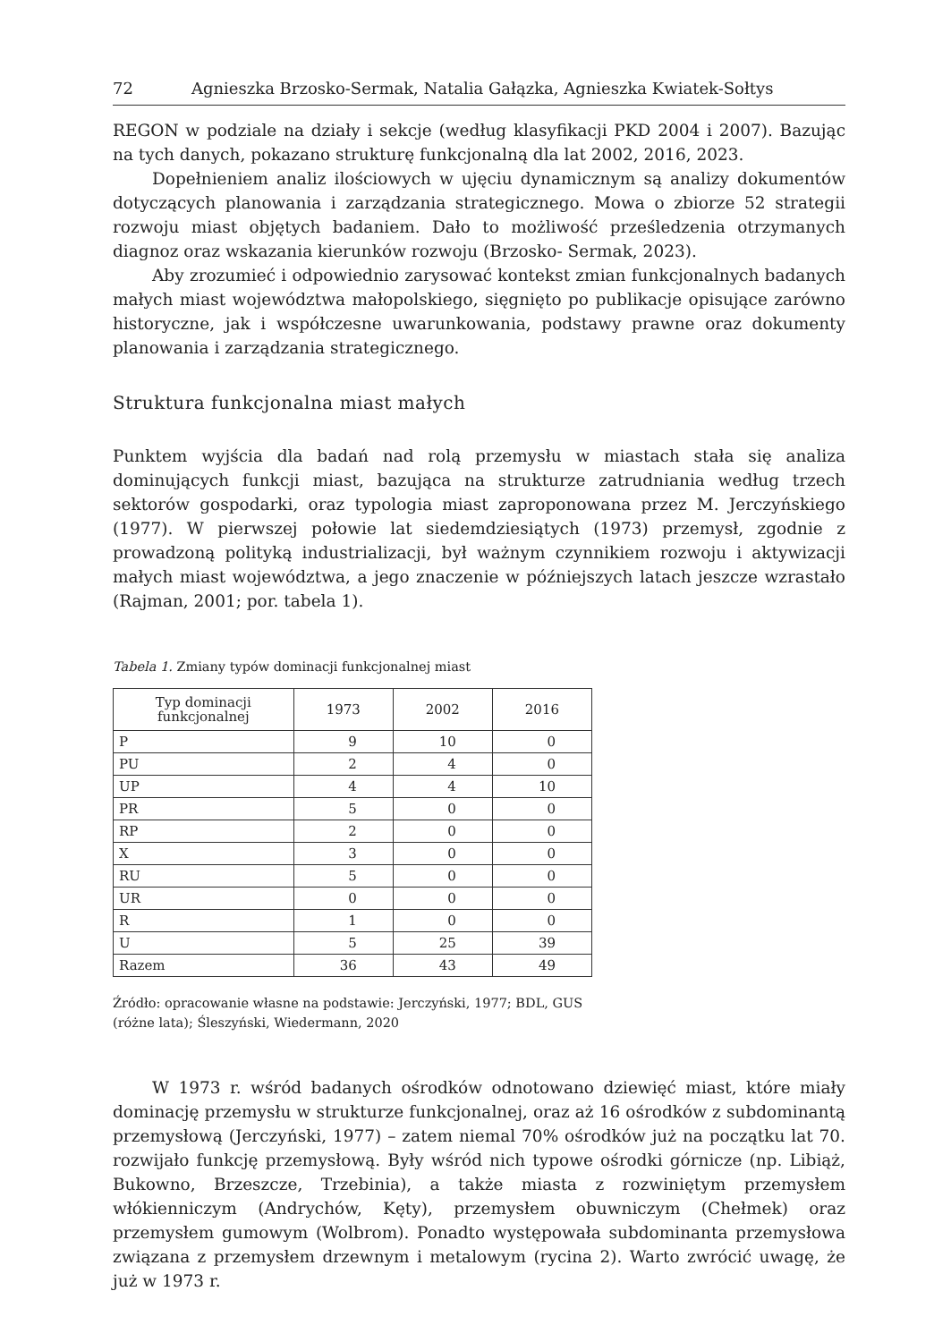72 Agnieszka Brzosko-Sermak, Natalia Gałązka, Agnieszka Kwiatek-Sołtys
REGON w podziale na działy i sekcje (według klasyfikacji PKD 2004 i 2007). Bazując na tych danych, pokazano strukturę funkcjonalną dla lat 2002, 2016, 2023.
Dopełnieniem analiz ilościowych w ujęciu dynamicznym są analizy dokumentów dotyczących planowania i zarządzania strategicznego. Mowa o zbiorze 52 strategii rozwoju miast objętych badaniem. Dało to możliwość prześledzenia otrzymanych diagnoz oraz wskazania kierunków rozwoju (Brzosko- Sermak, 2023).
Aby zrozumieć i odpowiednio zarysować kontekst zmian funkcjonalnych badanych małych miast województwa małopolskiego, sięgnięto po publikacje opisujące zarówno historyczne, jak i współczesne uwarunkowania, podstawy prawne oraz dokumenty planowania i zarządzania strategicznego.
Struktura funkcjonalna miast małych
Punktem wyjścia dla badań nad rolą przemysłu w miastach stała się analiza dominujących funkcji miast, bazująca na strukturze zatrudniania według trzech sektorów gospodarki, oraz typologia miast zaproponowana przez M. Jerczyńskiego (1977). W pierwszej połowie lat siedemdziesiątych (1973) przemysł, zgodnie z prowadzoną polityką industrializacji, był ważnym czynnikiem rozwoju i aktywizacji małych miast województwa, a jego znaczenie w późniejszych latach jeszcze wzrastało (Rajman, 2001; por. tabela 1).
Tabela 1. Zmiany typów dominacji funkcjonalnej miast
| Typ dominacji funkcjonalnej | 1973 | 2002 | 2016 |
| --- | --- | --- | --- |
| P | 9 | 10 | 0 |
| PU | 2 | 4 | 0 |
| UP | 4 | 4 | 10 |
| PR | 5 | 0 | 0 |
| RP | 2 | 0 | 0 |
| X | 3 | 0 | 0 |
| RU | 5 | 0 | 0 |
| UR | 0 | 0 | 0 |
| R | 1 | 0 | 0 |
| U | 5 | 25 | 39 |
| Razem | 36 | 43 | 49 |
Źródło: opracowanie własne na podstawie: Jerczyński, 1977; BDL, GUS
(różne lata); Śleszyński, Wiedermann, 2020
W 1973 r. wśród badanych ośrodków odnotowano dziewięć miast, które miały dominację przemysłu w strukturze funkcjonalnej, oraz aż 16 ośrodków z subdominantą przemysłową (Jerczyński, 1977) – zatem niemal 70% ośrodków już na początku lat 70. rozwijało funkcję przemysłową. Były wśród nich typowe ośrodki górnicze (np. Libiąż, Bukowno, Brzeszcze, Trzebinia), a także miasta z rozwiniętym przemysłem włókienniczym (Andrychów, Kęty), przemysłem obuwniczym (Chełmek) oraz przemysłem gumowym (Wolbrom). Ponadto występowała subdominanta przemysłowa związana z przemysłem drzewnym i metalowym (rycina 2). Warto zwrócić uwagę, że już w 1973 r.